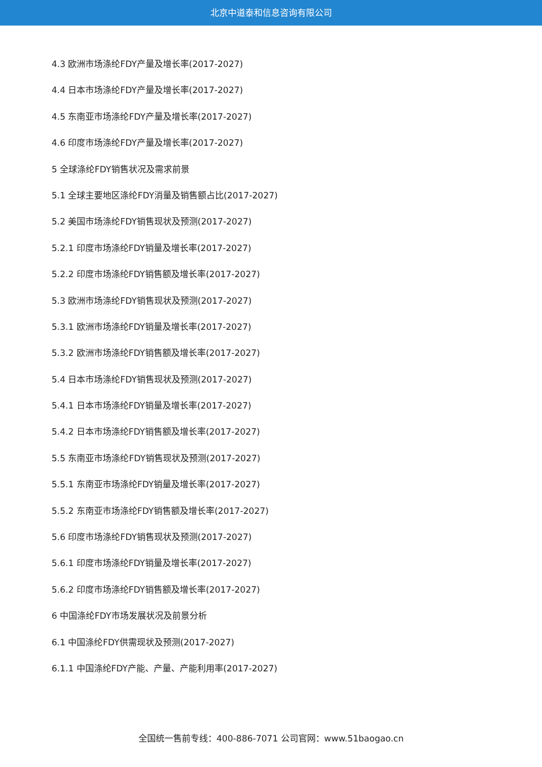北京中道泰和信息咨询有限公司
4.3 欧洲市场涤纶FDY产量及增长率(2017-2027)
4.4 日本市场涤纶FDY产量及增长率(2017-2027)
4.5 东南亚市场涤纶FDY产量及增长率(2017-2027)
4.6 印度市场涤纶FDY产量及增长率(2017-2027)
5 全球涤纶FDY销售状况及需求前景
5.1 全球主要地区涤纶FDY消量及销售额占比(2017-2027)
5.2 美国市场涤纶FDY销售现状及预测(2017-2027)
5.2.1 印度市场涤纶FDY销量及增长率(2017-2027)
5.2.2 印度市场涤纶FDY销售额及增长率(2017-2027)
5.3 欧洲市场涤纶FDY销售现状及预测(2017-2027)
5.3.1 欧洲市场涤纶FDY销量及增长率(2017-2027)
5.3.2 欧洲市场涤纶FDY销售额及增长率(2017-2027)
5.4 日本市场涤纶FDY销售现状及预测(2017-2027)
5.4.1 日本市场涤纶FDY销量及增长率(2017-2027)
5.4.2 日本市场涤纶FDY销售额及增长率(2017-2027)
5.5 东南亚市场涤纶FDY销售现状及预测(2017-2027)
5.5.1 东南亚市场涤纶FDY销量及增长率(2017-2027)
5.5.2 东南亚市场涤纶FDY销售额及增长率(2017-2027)
5.6 印度市场涤纶FDY销售现状及预测(2017-2027)
5.6.1 印度市场涤纶FDY销量及增长率(2017-2027)
5.6.2 印度市场涤纶FDY销售额及增长率(2017-2027)
6 中国涤纶FDY市场发展状况及前景分析
6.1 中国涤纶FDY供需现状及预测(2017-2027)
6.1.1 中国涤纶FDY产能、产量、产能利用率(2017-2027)
全国统一售前专线：400-886-7071 公司官网：www.51baogao.cn